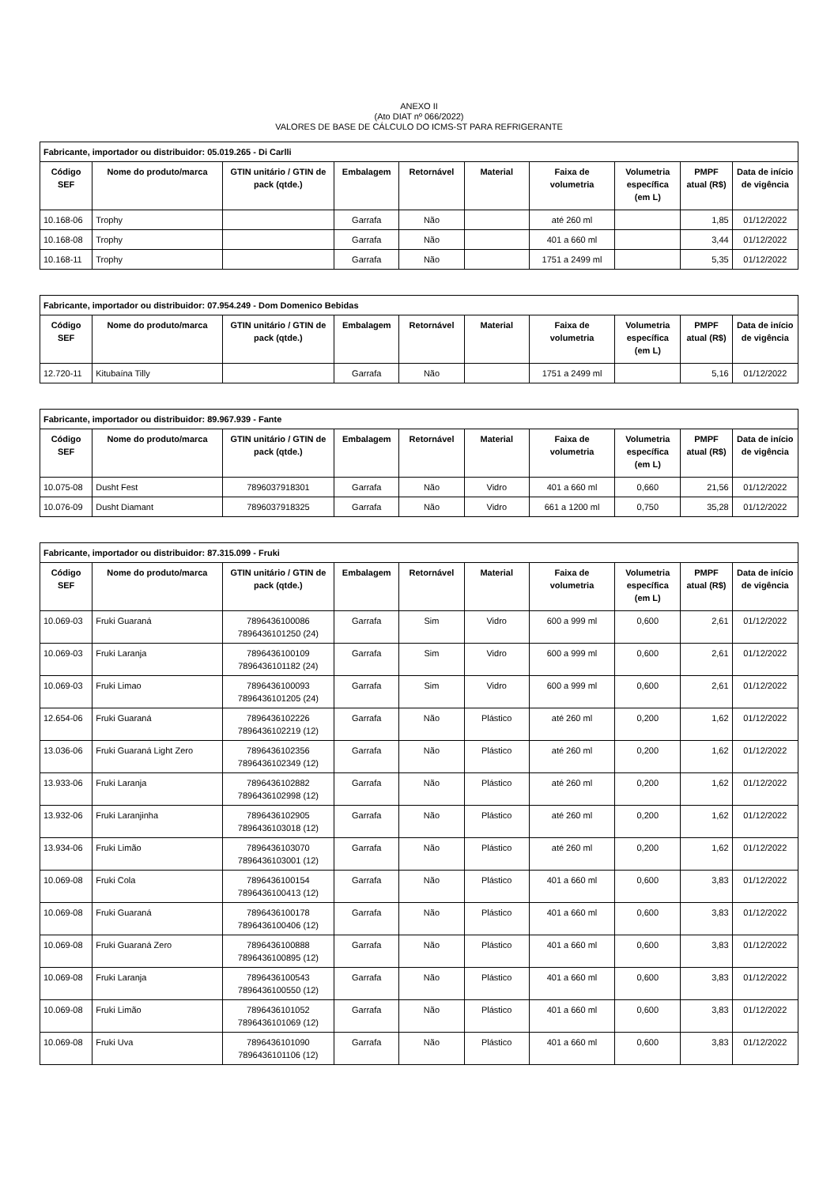ANEXO II
(Ato DIAT nº 066/2022)
VALORES DE BASE DE CÁLCULO DO ICMS-ST PARA REFRIGERANTE
| Fabricante, importador ou distribuidor: 05.019.265 - Di Carlli | | | | | | | | | |
| --- | --- | --- | --- | --- | --- | --- | --- | --- | --- |
| Código SEF | Nome do produto/marca | GTIN unitário / GTIN de pack (qtde.) | Embalagem | Retornável | Material | Faixa de volumetria | Volumetria específica (em L) | PMPF atual (R$) | Data de início de vigência |
| 10.168-06 | Trophy | | Garrafa | Não | | até 260 ml | | 1,85 | 01/12/2022 |
| 10.168-08 | Trophy | | Garrafa | Não | | 401 a 660 ml | | 3,44 | 01/12/2022 |
| 10.168-11 | Trophy | | Garrafa | Não | | 1751 a 2499 ml | | 5,35 | 01/12/2022 |
| Fabricante, importador ou distribuidor: 07.954.249 - Dom Domenico Bebidas | | | | | | | | | |
| --- | --- | --- | --- | --- | --- | --- | --- | --- | --- |
| Código SEF | Nome do produto/marca | GTIN unitário / GTIN de pack (qtde.) | Embalagem | Retornável | Material | Faixa de volumetria | Volumetria específica (em L) | PMPF atual (R$) | Data de início de vigência |
| 12.720-11 | Kitubaína Tilly | | Garrafa | Não | | 1751 a 2499 ml | | 5,16 | 01/12/2022 |
| Fabricante, importador ou distribuidor: 89.967.939 - Fante | | | | | | | | | |
| --- | --- | --- | --- | --- | --- | --- | --- | --- | --- |
| Código SEF | Nome do produto/marca | GTIN unitário / GTIN de pack (qtde.) | Embalagem | Retornável | Material | Faixa de volumetria | Volumetria específica (em L) | PMPF atual (R$) | Data de início de vigência |
| 10.075-08 | Dusht Fest | 7896037918301 | Garrafa | Não | Vidro | 401 a 660 ml | 0,660 | 21,56 | 01/12/2022 |
| 10.076-09 | Dusht Diamant | 7896037918325 | Garrafa | Não | Vidro | 661 a 1200 ml | 0,750 | 35,28 | 01/12/2022 |
| Fabricante, importador ou distribuidor: 87.315.099 - Fruki | | | | | | | | | |
| --- | --- | --- | --- | --- | --- | --- | --- | --- | --- |
| Código SEF | Nome do produto/marca | GTIN unitário / GTIN de pack (qtde.) | Embalagem | Retornável | Material | Faixa de volumetria | Volumetria específica (em L) | PMPF atual (R$) | Data de início de vigência |
| 10.069-03 | Fruki Guaraná | 7896436100086 7896436101250 (24) | Garrafa | Sim | Vidro | 600 a 999 ml | 0,600 | 2,61 | 01/12/2022 |
| 10.069-03 | Fruki Laranja | 7896436100109 7896436101182 (24) | Garrafa | Sim | Vidro | 600 a 999 ml | 0,600 | 2,61 | 01/12/2022 |
| 10.069-03 | Fruki Limao | 7896436100093 7896436101205 (24) | Garrafa | Sim | Vidro | 600 a 999 ml | 0,600 | 2,61 | 01/12/2022 |
| 12.654-06 | Fruki Guaraná | 7896436102226 7896436102219 (12) | Garrafa | Não | Plástico | até 260 ml | 0,200 | 1,62 | 01/12/2022 |
| 13.036-06 | Fruki Guaraná Light Zero | 7896436102356 7896436102349 (12) | Garrafa | Não | Plástico | até 260 ml | 0,200 | 1,62 | 01/12/2022 |
| 13.933-06 | Fruki Laranja | 7896436102882 7896436102998 (12) | Garrafa | Não | Plástico | até 260 ml | 0,200 | 1,62 | 01/12/2022 |
| 13.932-06 | Fruki Laranjinha | 7896436102905 7896436103018 (12) | Garrafa | Não | Plástico | até 260 ml | 0,200 | 1,62 | 01/12/2022 |
| 13.934-06 | Fruki Limão | 7896436103070 7896436103001 (12) | Garrafa | Não | Plástico | até 260 ml | 0,200 | 1,62 | 01/12/2022 |
| 10.069-08 | Fruki Cola | 7896436100154 7896436100413 (12) | Garrafa | Não | Plástico | 401 a 660 ml | 0,600 | 3,83 | 01/12/2022 |
| 10.069-08 | Fruki Guaraná | 7896436100178 7896436100406 (12) | Garrafa | Não | Plástico | 401 a 660 ml | 0,600 | 3,83 | 01/12/2022 |
| 10.069-08 | Fruki Guaraná Zero | 7896436100888 7896436100895 (12) | Garrafa | Não | Plástico | 401 a 660 ml | 0,600 | 3,83 | 01/12/2022 |
| 10.069-08 | Fruki Laranja | 7896436100543 7896436100550 (12) | Garrafa | Não | Plástico | 401 a 660 ml | 0,600 | 3,83 | 01/12/2022 |
| 10.069-08 | Fruki Limão | 7896436101052 7896436101069 (12) | Garrafa | Não | Plástico | 401 a 660 ml | 0,600 | 3,83 | 01/12/2022 |
| 10.069-08 | Fruki Uva | 7896436101090 7896436101106 (12) | Garrafa | Não | Plástico | 401 a 660 ml | 0,600 | 3,83 | 01/12/2022 |